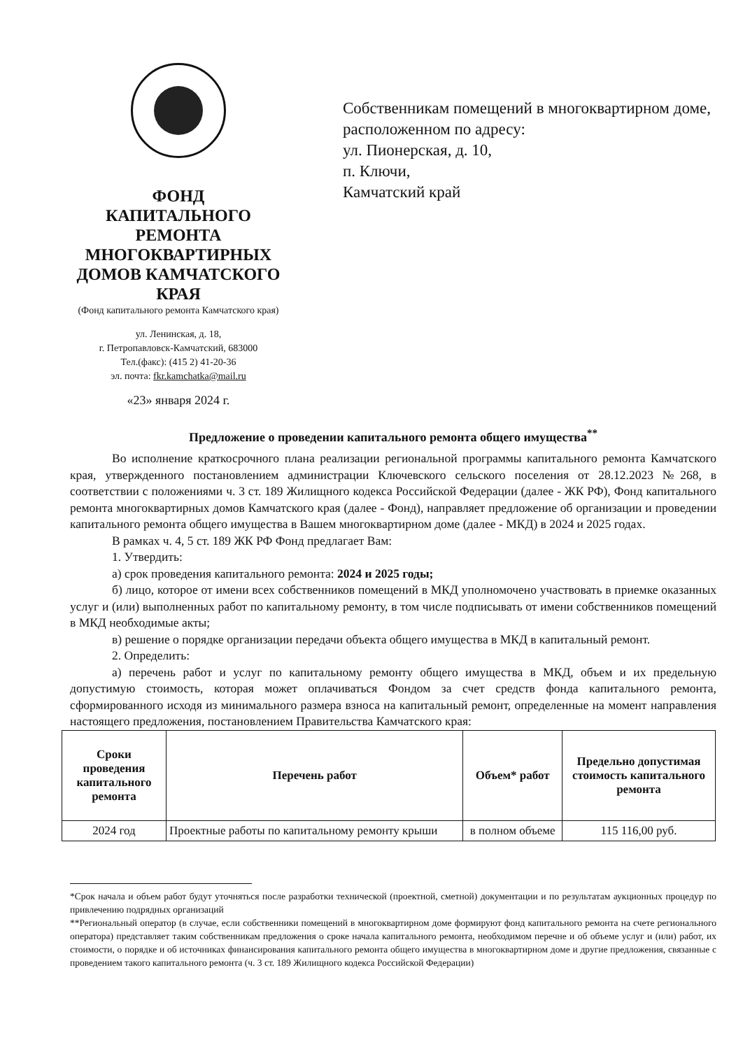ФОНД
КАПИТАЛЬНОГО РЕМОНТА
МНОГОКВАРТИРНЫХ
ДОМОВ КАМЧАТСКОГО КРАЯ
(Фонд капитального ремонта Камчатского края)
ул. Ленинская, д. 18,
г. Петропавловск-Камчатский, 683000
Тел.(факс): (415 2) 41-20-36
эл. почта: fkr.kamchatka@mail.ru
«23» января 2024 г.
Собственникам помещений в многоквартирном доме, расположенном по адресу:
ул. Пионерская, д. 10,
п. Ключи,
Камчатский край
Предложение о проведении капитального ремонта общего имущества<sup>**</sup>
Во исполнение краткосрочного плана реализации региональной программы капитального ремонта Камчатского края, утвержденного постановлением администрации Ключевского сельского поселения от 28.12.2023 №268, в соответствии с положениями ч. 3 ст. 189 Жилищного кодекса Российской Федерации (далее - ЖК РФ), Фонд капитального ремонта многоквартирных домов Камчатского края (далее - Фонд), направляет предложение об организации и проведении капитального ремонта общего имущества в Вашем многоквартирном доме (далее - МКД) в 2024 и 2025 годах.
В рамках ч. 4, 5 ст. 189 ЖК РФ Фонд предлагает Вам:
1. Утвердить:
а) срок проведения капитального ремонта: 2024 и 2025 годы;
б) лицо, которое от имени всех собственников помещений в МКД уполномочено участвовать в приемке оказанных услуг и (или) выполненных работ по капитальному ремонту, в том числе подписывать от имени собственников помещений в МКД необходимые акты;
в) решение о порядке организации передачи объекта общего имущества в МКД в капитальный ремонт.
2. Определить:
а) перечень работ и услуг по капитальному ремонту общего имущества в МКД, объем и их предельную допустимую стоимость, которая может оплачиваться Фондом за счет средств фонда капитального ремонта, сформированного исходя из минимального размера взноса на капитальный ремонт, определенные на момент направления настоящего предложения, постановлением Правительства Камчатского края:
| Сроки проведения капитального ремонта | Перечень работ | Объем* работ | Предельно допустимая стоимость капитального ремонта |
| --- | --- | --- | --- |
| 2024 год | Проектные работы по капитальному ремонту крыши | в полном объеме | 115 116,00 руб. |
*Срок начала и объем работ будут уточняться после разработки технической (проектной, сметной) документации и по результатам аукционных процедур по привлечению подрядных организаций
**Региональный оператор (в случае, если собственники помещений в многоквартирном доме формируют фонд капитального ремонта на счете регионального оператора) представляет таким собственникам предложения о сроке начала капитального ремонта, необходимом перечне и об объеме услуг и (или) работ, их стоимости, о порядке и об источниках финансирования капитального ремонта общего имущества в многоквартирном доме и другие предложения, связанные с проведением такого капитального ремонта (ч. 3 ст. 189 Жилищного кодекса Российской Федерации)